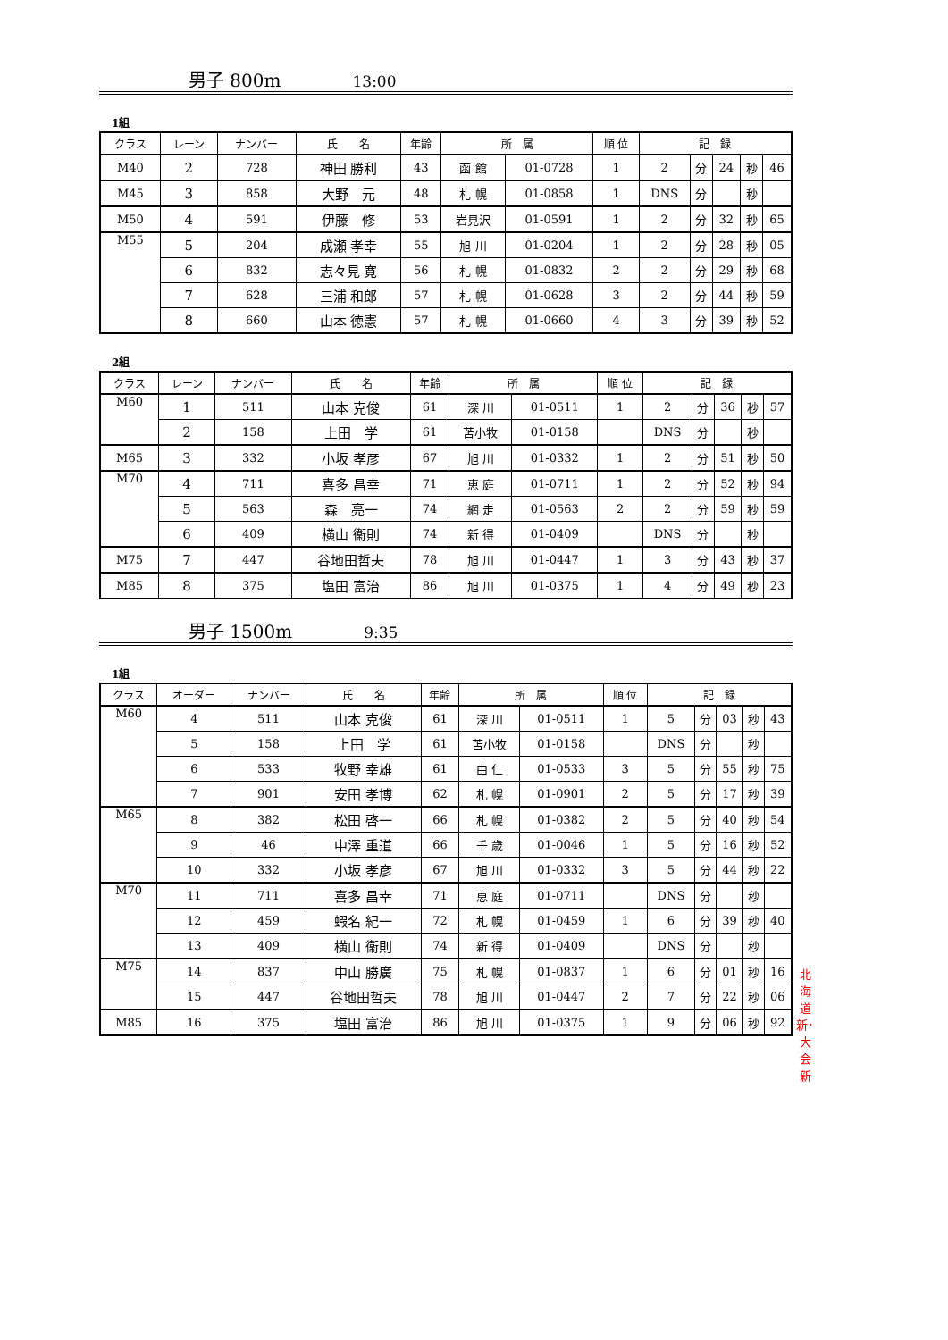男子 800m 13:00
1組
| クラス | レーン | ナンバー | 氏 名 | 年齢 | 所 属 | | 順 位 | 記 録 | | | | |
| --- | --- | --- | --- | --- | --- | --- | --- | --- | --- | --- | --- | --- |
| M40 | 2 | 728 | 神田 勝利 | 43 | 函 館 | 01-0728 | 1 | 2 | 分 | 24 | 秒 | 46 |
| M45 | 3 | 858 | 大野 元 | 48 | 札 幌 | 01-0858 | 1 | DNS | 分 | | 秒 | |
| M50 | 4 | 591 | 伊藤 修 | 53 | 岩見沢 | 01-0591 | 1 | 2 | 分 | 32 | 秒 | 65 |
| M55 | 5 | 204 | 成瀬 孝幸 | 55 | 旭 川 | 01-0204 | 1 | 2 | 分 | 28 | 秒 | 05 |
| | 6 | 832 | 志々見 寛 | 56 | 札 幌 | 01-0832 | 2 | 2 | 分 | 29 | 秒 | 68 |
| | 7 | 628 | 三浦 和郎 | 57 | 札 幌 | 01-0628 | 3 | 2 | 分 | 44 | 秒 | 59 |
| | 8 | 660 | 山本 徳憲 | 57 | 札 幌 | 01-0660 | 4 | 3 | 分 | 39 | 秒 | 52 |
2組
| クラス | レーン | ナンバー | 氏 名 | 年齢 | 所 属 | | 順 位 | 記 録 | | | | |
| --- | --- | --- | --- | --- | --- | --- | --- | --- | --- | --- | --- | --- |
| M60 | 1 | 511 | 山本 克俊 | 61 | 深 川 | 01-0511 | 1 | 2 | 分 | 36 | 秒 | 57 |
| | 2 | 158 | 上田 学 | 61 | 苫小牧 | 01-0158 | | DNS | 分 | | 秒 | |
| M65 | 3 | 332 | 小坂 孝彦 | 67 | 旭 川 | 01-0332 | 1 | 2 | 分 | 51 | 秒 | 50 |
| M70 | 4 | 711 | 喜多 昌幸 | 71 | 恵 庭 | 01-0711 | 1 | 2 | 分 | 52 | 秒 | 94 |
| | 5 | 563 | 森 亮一 | 74 | 網 走 | 01-0563 | 2 | 2 | 分 | 59 | 秒 | 59 |
| | 6 | 409 | 横山 衞則 | 74 | 新 得 | 01-0409 | | DNS | 分 | | 秒 | |
| M75 | 7 | 447 | 谷地田哲夫 | 78 | 旭 川 | 01-0447 | 1 | 3 | 分 | 43 | 秒 | 37 |
| M85 | 8 | 375 | 塩田 富治 | 86 | 旭 川 | 01-0375 | 1 | 4 | 分 | 49 | 秒 | 23 |
男子 1500m 9:35
1組
| クラス | オーダー | ナンバー | 氏 名 | 年齢 | 所 属 | | 順 位 | 記 録 | | | | |
| --- | --- | --- | --- | --- | --- | --- | --- | --- | --- | --- | --- | --- |
| M60 | 4 | 511 | 山本 克俊 | 61 | 深 川 | 01-0511 | 1 | 5 | 分 | 03 | 秒 | 43 |
| | 5 | 158 | 上田 学 | 61 | 苫小牧 | 01-0158 | | DNS | 分 | | 秒 | |
| | 6 | 533 | 牧野 幸雄 | 61 | 由 仁 | 01-0533 | 3 | 5 | 分 | 55 | 秒 | 75 |
| | 7 | 901 | 安田 孝博 | 62 | 札 幌 | 01-0901 | 2 | 5 | 分 | 17 | 秒 | 39 |
| M65 | 8 | 382 | 松田 啓一 | 66 | 札 幌 | 01-0382 | 2 | 5 | 分 | 40 | 秒 | 54 |
| | 9 | 46 | 中澤 重道 | 66 | 千 歳 | 01-0046 | 1 | 5 | 分 | 16 | 秒 | 52 |
| | 10 | 332 | 小坂 孝彦 | 67 | 旭 川 | 01-0332 | 3 | 5 | 分 | 44 | 秒 | 22 |
| M70 | 11 | 711 | 喜多 昌幸 | 71 | 恵 庭 | 01-0711 | | DNS | 分 | | 秒 | |
| | 12 | 459 | 蝦名 紀一 | 72 | 札 幌 | 01-0459 | 1 | 6 | 分 | 39 | 秒 | 40 |
| | 13 | 409 | 横山 衞則 | 74 | 新 得 | 01-0409 | | DNS | 分 | | 秒 | |
| M75 | 14 | 837 | 中山 勝廣 | 75 | 札 幌 | 01-0837 | 1 | 6 | 分 | 01 | 秒 | 16 北海道新･大会新 |
| | 15 | 447 | 谷地田哲夫 | 78 | 旭 川 | 01-0447 | 2 | 7 | 分 | 22 | 秒 | 06 |
| M85 | 16 | 375 | 塩田 富治 | 86 | 旭 川 | 01-0375 | 1 | 9 | 分 | 06 | 秒 | 92 |